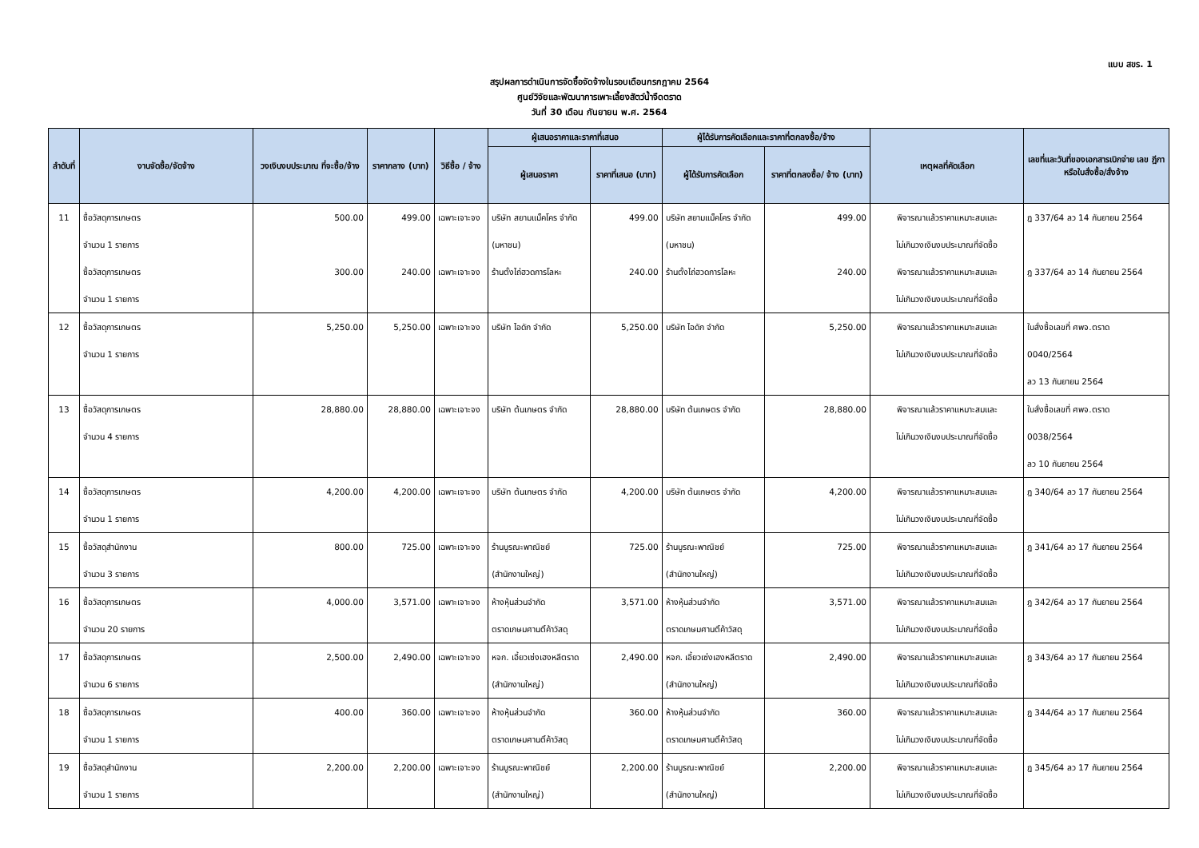แบบ สขร. 1
สรุปผลการดำเนินการจัดซื้อจัดจ้างในรอบเดือนกรกฎาคม 2564
ศูนย์วิจัยและพัฒนาการเพาะเลี้ยงสัตว์น้ำจืดตราด
วันที่ 30 เดือน กันยายน พ.ศ. 2564
| ลำดับที่ | งานจัดซื้อ/จัดจ้าง | วงเงินงบประมาณ ที่จะซื้อ/จ้าง | ราคากลาง (บาท) | วิธีซื้อ / จ้าง | ผู้เสนอราคาและราคาที่เสนอ | | ผู้ได้รับการคัดเลือกและราคาที่ตกลงซื้อ/จ้าง | | เหตุผลที่คัดเลือก | เลขที่และวันที่ของเอกสารเบิกจ่าย เลข ฎีกาหรือใบสั่งซื้อ/สั่งจ้าง |
| --- | --- | --- | --- | --- | --- | --- | --- | --- | --- | --- |
| | | | | | ผู้เสนอราคา | ราคาที่เสนอ (บาท) | ผู้ได้รับการคัดเลือก | ราคาที่ตกลงซื้อ/ จ้าง (บาท) | | |
| 11 | ซื้อวัสดุการเกษตร จำนวน 1 รายการ | 500.00 | 499.00 | เฉพาะเจาะจง | บริษัท สยามแม็คโคร จำกัด (มหาชน) | 499.00 | บริษัท สยามแม็คโคร จำกัด (มหาชน) | 499.00 | พิจารณาแล้วราคาแหมาะสมและ ไม่เกินวงเงินงบประมาณที่จัดซื้อ | ฎ 337/64 ลว 14 กันยายน 2564 |
| | ซื้อวัสดุการเกษตร จำนวน 1 รายการ | 300.00 | 240.00 | เฉพาะเจาะจง | ร้านตั้งไถ่ฮวดการโลหะ | 240.00 | ร้านตั้งไถ่ฮวดการโลหะ | 240.00 | พิจารณาแล้วราคาแหมาะสมและ ไม่เกินวงเงินงบประมาณที่จัดซื้อ | ฎ 337/64 ลว 14 กันยายน 2564 |
| 12 | ซื้อวัสดุการเกษตร จำนวน 1 รายการ | 5,250.00 | 5,250.00 | เฉพาะเจาะจง | บริษัท ไอดัก จำกัด | 5,250.00 | บริษัท ไอดัก จำกัด | 5,250.00 | พิจารณาแล้วราคาแหมาะสมและ ไม่เกินวงเงินงบประมาณที่จัดซื้อ | ใบสั่งซื้อเลขที่ ศพจ.ตราด 0040/2564 ลว 13 กันยายน 2564 |
| 13 | ซื้อวัสดุการเกษตร จำนวน 4 รายการ | 28,880.00 | 28,880.00 | เฉพาะเจาะจง | บริษัท ต้นเกษตร จำกัด | 28,880.00 | บริษัท ต้นเกษตร จำกัด | 28,880.00 | พิจารณาแล้วราคาแหมาะสมและ ไม่เกินวงเงินงบประมาณที่จัดซื้อ | ใบสั่งซื้อเลขที่ ศพจ.ตราด 0038/2564 ลว 10 กันยายน 2564 |
| 14 | ซื้อวัสดุการเกษตร จำนวน 1 รายการ | 4,200.00 | 4,200.00 | เฉพาะเจาะจง | บริษัท ต้นเกษตร จำกัด | 4,200.00 | บริษัท ต้นเกษตร จำกัด | 4,200.00 | พิจารณาแล้วราคาแหมาะสมและ ไม่เกินวงเงินงบประมาณที่จัดซื้อ | ฎ 340/64 ลว 17 กันยายน 2564 |
| 15 | ซื้อวัสดุสำนักงาน จำนวน 3 รายการ | 800.00 | 725.00 | เฉพาะเจาะจง | ร้านบูรณะพาณิชย์ (สำนักงานใหญ่) | 725.00 | ร้านบูรณะพาณิชย์ (สำนักงานใหญ่) | 725.00 | พิจารณาแล้วราคาแหมาะสมและ ไม่เกินวงเงินงบประมาณที่จัดซื้อ | ฎ 341/64 ลว 17 กันยายน 2564 |
| 16 | ซื้อวัสดุการเกษตร จำนวน 20 รายการ | 4,000.00 | 3,571.00 | เฉพาะเจาะจง | ห้างหุ้นส่วนจำกัด ตราดเกษมศานติ์ค้าวัสดุ | 3,571.00 | ห้างหุ้นส่วนจำกัด ตราดเกษมศานติ์ค้าวัสดุ | 3,571.00 | พิจารณาแล้วราคาแหมาะสมและ ไม่เกินวงเงินงบประมาณที่จัดซื้อ | ฎ 342/64 ลว 17 กันยายน 2564 |
| 17 | ซื้อวัสดุการเกษตร จำนวน 6 รายการ | 2,500.00 | 2,490.00 | เฉพาะเจาะจง | หจก. เอี้ยวเซ่งเฮงหลีตราด (สำนักงานใหญ่) | 2,490.00 | หจก. เอี้ยวเซ่งเฮงหลีตราด (สำนักงานใหญ่) | 2,490.00 | พิจารณาแล้วราคาแหมาะสมและ ไม่เกินวงเงินงบประมาณที่จัดซื้อ | ฎ 343/64 ลว 17 กันยายน 2564 |
| 18 | ซื้อวัสดุการเกษตร จำนวน 1 รายการ | 400.00 | 360.00 | เฉพาะเจาะจง | ห้างหุ้นส่วนจำกัด ตราดเกษมศานติ์ค้าวัสดุ | 360.00 | ห้างหุ้นส่วนจำกัด ตราดเกษมศานติ์ค้าวัสดุ | 360.00 | พิจารณาแล้วราคาแหมาะสมและ ไม่เกินวงเงินงบประมาณที่จัดซื้อ | ฎ 344/64 ลว 17 กันยายน 2564 |
| 19 | ซื้อวัสดุสำนักงาน จำนวน 1 รายการ | 2,200.00 | 2,200.00 | เฉพาะเจาะจง | ร้านบูรณะพาณิชย์ (สำนักงานใหญ่) | 2,200.00 | ร้านบูรณะพาณิชย์ (สำนักงานใหญ่) | 2,200.00 | พิจารณาแล้วราคาแหมาะสมและ ไม่เกินวงเงินงบประมาณที่จัดซื้อ | ฎ 345/64 ลว 17 กันยายน 2564 |